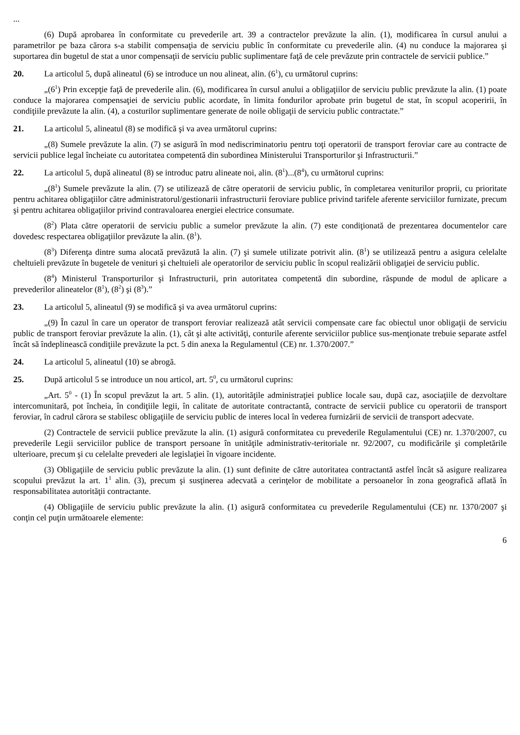...
(6) După aprobarea în conformitate cu prevederile art. 39 a contractelor prevăzute la alin. (1), modificarea în cursul anului a parametrilor pe baza cărora s-a stabilit compensaţia de serviciu public în conformitate cu prevederile alin. (4) nu conduce la majorarea şi suportarea din bugetul de stat a unor compensaţii de serviciu public suplimentare faţă de cele prevăzute prin contractele de servicii publice.”
20. La articolul 5, după alineatul (6) se introduce un nou alineat, alin. (6<sup>1</sup>), cu următorul cuprins:
„(6<sup>1</sup>) Prin excepţie faţă de prevederile alin. (6), modificarea în cursul anului a obligaţiilor de serviciu public prevăzute la alin. (1) poate conduce la majorarea compensaţiei de serviciu public acordate, în limita fondurilor aprobate prin bugetul de stat, în scopul acoperirii, în condiţiile prevăzute la alin. (4), a costurilor suplimentare generate de noile obligaţii de serviciu public contractate.”
21. La articolul 5, alineatul (8) se modifică şi va avea următorul cuprins:
„(8) Sumele prevăzute la alin. (7) se asigură în mod nediscriminatoriu pentru toţi operatorii de transport feroviar care au contracte de servicii publice legal încheiate cu autoritatea competentă din subordinea Ministerului Transporturilor şi Infrastructurii.”
22. La articolul 5, după alineatul (8) se introduc patru alineate noi, alin. (8<sup>1</sup>)...(8<sup>4</sup>), cu următorul cuprins:
„(8<sup>1</sup>) Sumele prevăzute la alin. (7) se utilizează de către operatorii de serviciu public, în completarea veniturilor proprii, cu prioritate pentru achitarea obligaţiilor către administratorul/gestionarii infrastructurii feroviare publice privind tarifele aferente serviciilor furnizate, precum şi pentru achitarea obligaţiilor privind contravaloarea energiei electrice consumate.
(8<sup>2</sup>) Plata către operatorii de serviciu public a sumelor prevăzute la alin. (7) este condiţionată de prezentarea documentelor care dovedesc respectarea obligaţiilor prevăzute la alin. (8<sup>1</sup>).
(8<sup>3</sup>) Diferenţa dintre suma alocată prevăzută la alin. (7) şi sumele utilizate potrivit alin. (8<sup>1</sup>) se utilizează pentru a asigura celelalte cheltuieli prevăzute în bugetele de venituri şi cheltuieli ale operatorilor de serviciu public în scopul realizării obligaţiei de serviciu public.
(8<sup>4</sup>) Ministerul Transporturilor şi Infrastructurii, prin autoritatea competentă din subordine, răspunde de modul de aplicare a prevederilor alineatelor (8<sup>1</sup>), (8<sup>2</sup>) şi (8<sup>3</sup>).”
23. La articolul 5, alineatul (9) se modifică şi va avea următorul cuprins:
„(9) În cazul în care un operator de transport feroviar realizează atât servicii compensate care fac obiectul unor obligaţii de serviciu public de transport feroviar prevăzute la alin. (1), cât şi alte activităţi, conturile aferente serviciilor publice sus-menţionate trebuie separate astfel încât să îndeplinească condiţiile prevăzute la pct. 5 din anexa la Regulamentul (CE) nr. 1.370/2007.”
24. La articolul 5, alineatul (10) se abrogă.
25. După articolul 5 se introduce un nou articol, art. 5<sup>0</sup>, cu următorul cuprins:
„Art. 5<sup>0</sup> - (1) În scopul prevăzut la art. 5 alin. (1), autorităţile administraţiei publice locale sau, după caz, asociaţiile de dezvoltare intercomunitară, pot încheia, în condiţiile legii, în calitate de autoritate contractantă, contracte de servicii publice cu operatorii de transport feroviar, în cadrul cărora se stabilesc obligaţiile de serviciu public de interes local în vederea furnizării de servicii de transport adecvate.
(2) Contractele de servicii publice prevăzute la alin. (1) asigură conformitatea cu prevederile Regulamentului (CE) nr. 1.370/2007, cu prevederile Legii serviciilor publice de transport persoane în unităţile administrativ-teritoriale nr. 92/2007, cu modificările şi completările ulterioare, precum şi cu celelalte prevederi ale legislaţiei în vigoare incidente.
(3) Obligaţiile de serviciu public prevăzute la alin. (1) sunt definite de către autoritatea contractantă astfel încât să asigure realizarea scopului prevăzut la art. 1<sup>1</sup> alin. (3), precum şi susţinerea adecvată a cerinţelor de mobilitate a persoanelor în zona geografică aflată în responsabilitatea autorităţii contractante.
(4) Obligaţiile de serviciu public prevăzute la alin. (1) asigură conformitatea cu prevederile Regulamentului (CE) nr. 1370/2007 şi conţin cel puţin următoarele elemente:
6